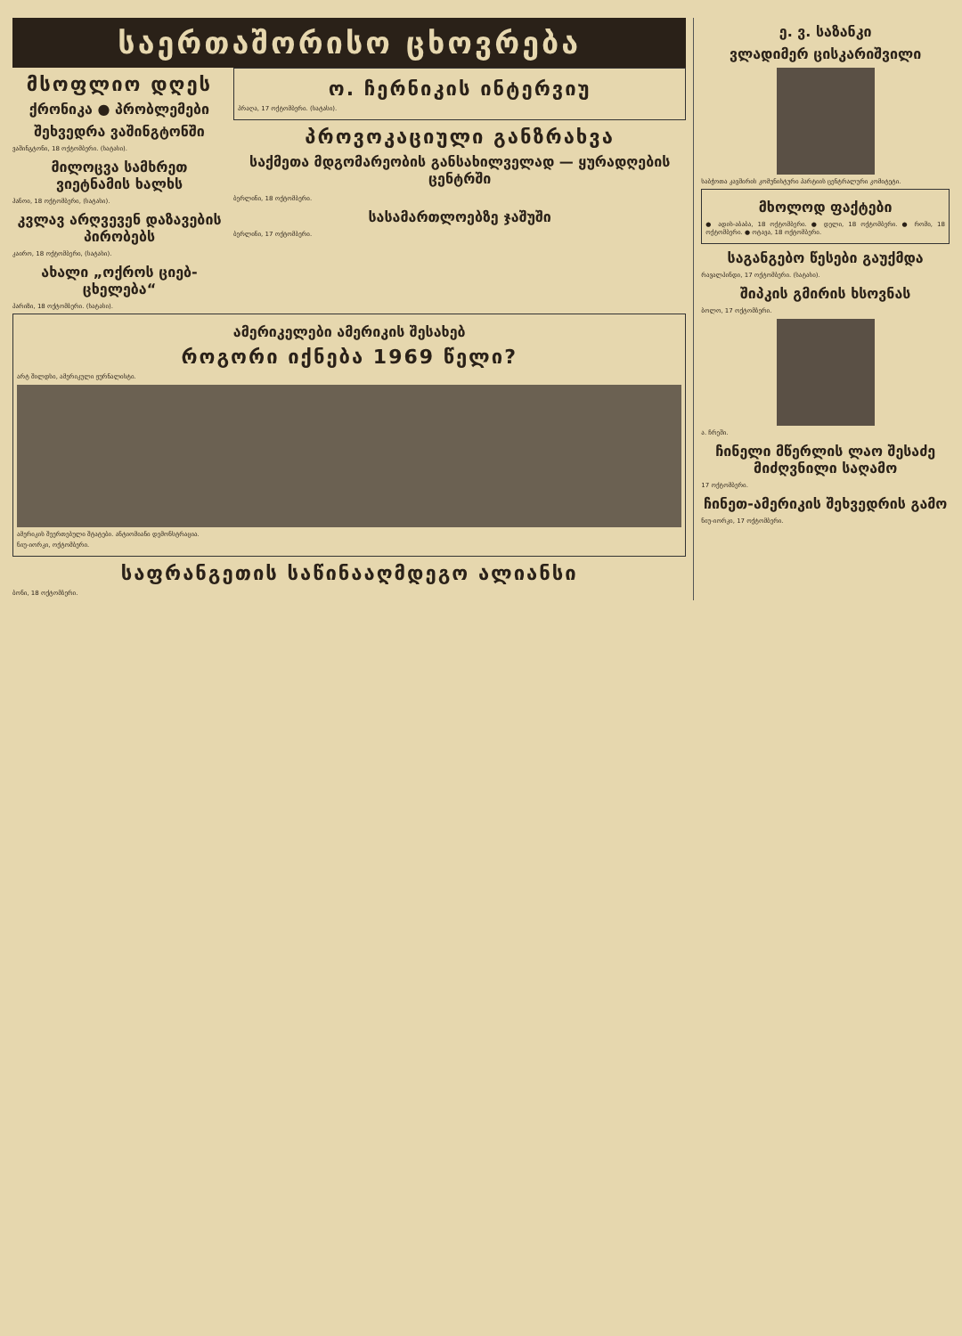საერთაშორისო ცხოვრება
მსოფლიო დღეს
ქრონიკა ● პრობლემები
შეხვედრა ვაშინგტონში
ვაშინგტონი, 18 ოქტომბერი. (სატასი).
მილოცვა სამხრეთ ვიეტნამის ხალხს
ჰანოი, 18 ოქტომბერი, (სატასი).
კვლავ არღვევენ დაზავების პირობებს
კაირო, 18 ოქტომბერი, (სატასი).
ახალი „ოქროს ციებ-ცხელება“
პარიზი, 18 ოქტომბერი. (სატასი).
ო. ჩერნიკის ინტერვიუ
პრაღა, 17 ოქტომბერი. (სატასი).
პროვოკაციული განზრახვა
საქმეთა მდგომარეობის განსახილველად — ყურადღების ცენტრში
ბერლინი, 18 ოქტომბერი.
სასამართლოებზე ჯაშუში
ბერლინი, 17 ოქტომბერი.
ამერიკელები ამერიკის შესახებ
როგორი იქნება 1969 წელი?
არტ შილდსი, ამერიკული ჟურნალისტი.
ამერიკის შეერთებული შტატები. ანტიომიანი დემონსტრაცია.
ნიუ-იორკი, ოქტომბერი.
საფრანგეთის საწინააღმდეგო ალიანსი
ბონი, 18 ოქტომბერი.
ე. ვ. საზანკი
ვლადიმერ ცისკარიშვილი
საბჭოთა კავშირის კომუნისტური პარტიის ცენტრალური კომიტეტი.
მხოლოდ ფაქტები
● ადის-აბაბა, 18 ოქტომბერი. ● დელი, 18 ოქტომბერი. ● რომი, 18 ოქტომბერი. ● ოტავა, 18 ოქტომბერი.
საგანგებო წესები გაუქმდა
რავალპინდი, 17 ოქტომბერი. (სატასი).
შიპკის გმირის ხსოვნას
ბოლო, 17 ოქტომბერი.
ა. ჩრეში.
ჩინელი მწერლის ლაო შესაძე მიძღვნილი საღამო
17 ოქტომბერი.
ჩინეთ-ამერიკის შეხვედრის გამო
ნიუ-იორკი, 17 ოქტომბერი.